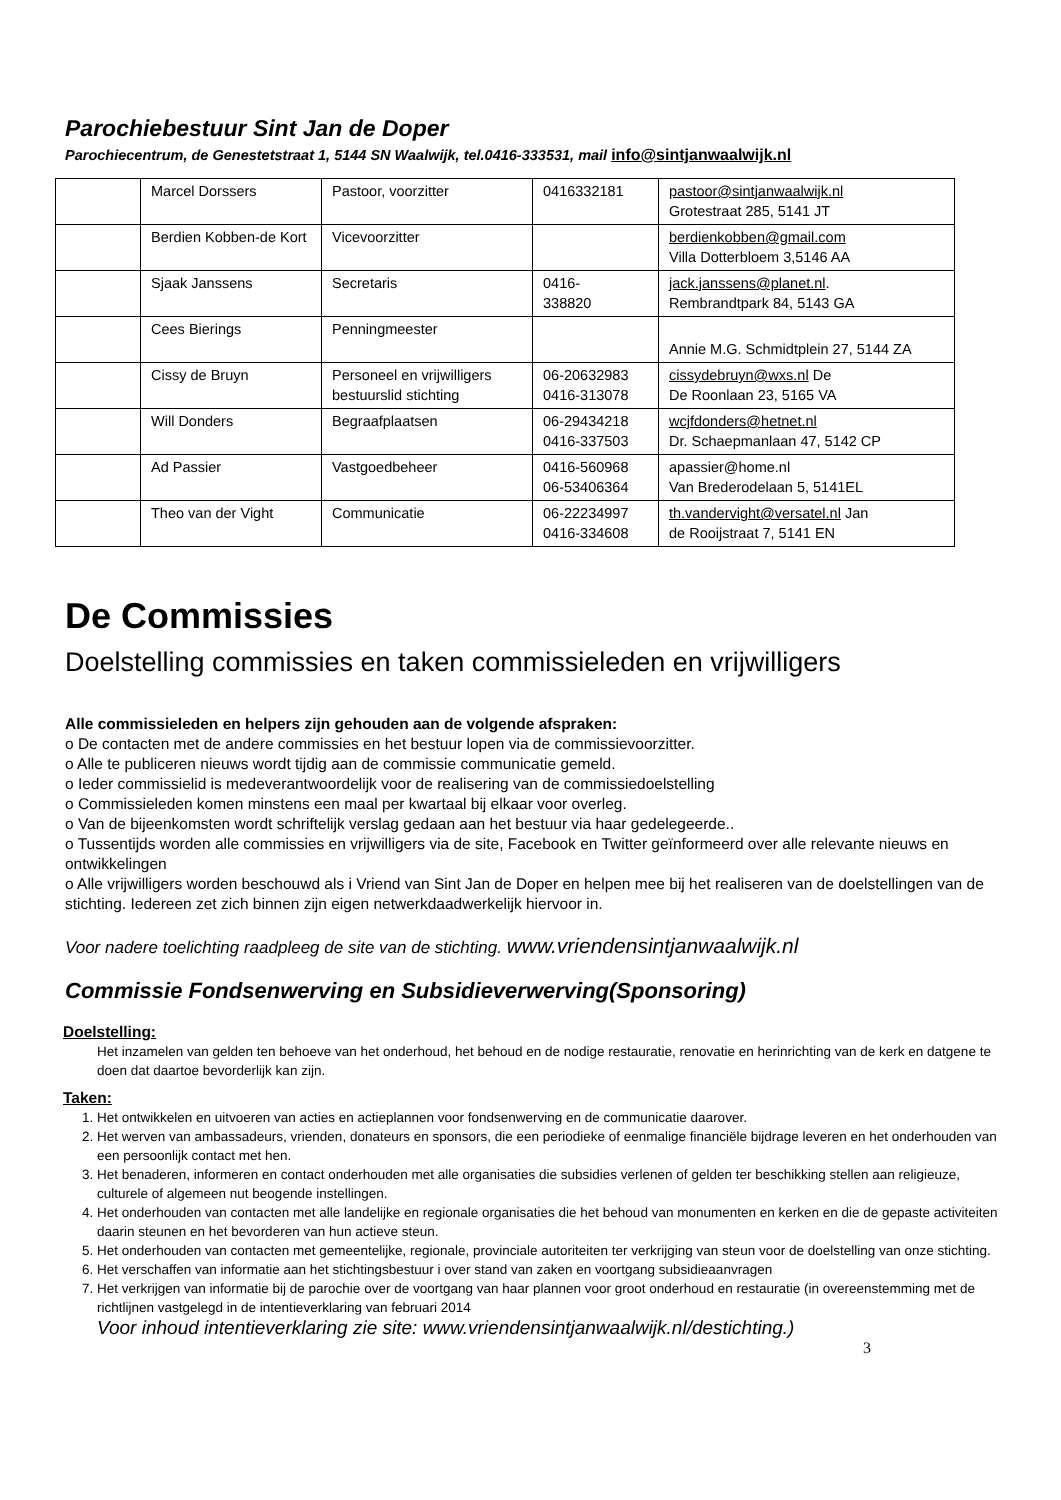Parochiebestuur Sint Jan de Doper
Parochiecentrum, de Genestetstraat 1, 5144 SN Waalwijk, tel.0416-333531, mail info@sintjanwaalwijk.nl
| | Marcel Dorssers | Pastoor, voorzitter | 0416332181 | pastoor@sintjanwaalwijk.nl Grotestraat 285, 5141 JT |
| | Berdien Kobben-de Kort | Vicevoorzitter | | berdienkobben@gmail.com Villa Dotterbloem 3,5146 AA |
| | Sjaak Janssens | Secretaris | 0416- 338820 | jack.janssens@planet.nl . Rembrandtpark 84, 5143 GA |
| | Cees Bierings | Penningmeester | | Annie M.G. Schmidtplein 27, 5144 ZA |
| | Cissy de Bruyn | Personeel en vrijwilligers bestuurslid stichting | 06-20632983 0416-313078 | cissydebruyn@wxs.nl De De Roonlaan 23, 5165 VA |
| | Will Donders | Begraafplaatsen | 06-29434218 0416-337503 | wcjfdonders@hetnet.nl Dr. Schaepmanlaan 47, 5142 CP |
| | Ad Passier | Vastgoedbeheer | 0416-560968 06-53406364 | apassier@home.nl Van Brederodelaan 5, 5141EL |
| | Theo van der Vight | Communicatie | 06-22234997 0416-334608 | th.vandervight@versatel.nl Jan de Rooijstraat 7, 5141 EN |
De Commissies
Doelstelling commissies en taken commissieleden en vrijwilligers
Alle commissieleden en helpers zijn gehouden aan de volgende afspraken:
o De contacten met de andere commissies en het bestuur lopen via de commissievoorzitter.
o Alle te publiceren nieuws wordt tijdig aan de commissie communicatie gemeld.
o Ieder commissielid is medeverantwoordelijk voor de realisering van de commissiedoelstelling
o Commissieleden komen minstens een maal per kwartaal bij elkaar voor overleg.
o Van de bijeenkomsten wordt schriftelijk verslag gedaan aan het bestuur via haar gedelegeerde..
o Tussentijds worden alle commissies en vrijwilligers via de site, Facebook en Twitter geïnformeerd over alle relevante nieuws en ontwikkelingen
o Alle vrijwilligers worden beschouwd als i Vriend van Sint Jan de Doper en helpen mee bij het realiseren van de doelstellingen van de stichting. Iedereen zet zich binnen zijn eigen netwerkdaadwerkelijk hiervoor in.
Voor nadere toelichting raadpleeg de site van de stichting. www.vriendensintjanwaalwijk.nl
Commissie Fondsenwerving en Subsidieverwerving(Sponsoring)
Doelstelling:
Het inzamelen van gelden ten behoeve van het onderhoud, het behoud en de nodige restauratie, renovatie en herinrichting van de kerk en datgene te doen dat daartoe bevorderlijk kan zijn.
Taken:
1. Het ontwikkelen en uitvoeren van acties en actieplannen voor fondsenwerving en de communicatie daarover.
2. Het werven van ambassadeurs, vrienden, donateurs en sponsors, die een periodieke of eenmalige financiële bijdrage leveren en het onderhouden van een persoonlijk contact met hen.
3. Het benaderen, informeren en contact onderhouden met alle organisaties die subsidies verlenen of gelden ter beschikking stellen aan religieuze, culturele of algemeen nut beogende instellingen.
4. Het onderhouden van contacten met alle landelijke en regionale organisaties die het behoud van monumenten en kerken en die de gepaste activiteiten daarin steunen en het bevorderen van hun actieve steun.
5. Het onderhouden van contacten met gemeentelijke, regionale, provinciale autoriteiten ter verkrijging van steun voor de doelstelling van onze stichting.
6. Het verschaffen van informatie aan het stichtingsbestuur i over stand van zaken en voortgang subsidieaanvragen
7. Het verkrijgen van informatie bij de parochie over de voortgang van haar plannen voor groot onderhoud en restauratie (in overeenstemming met de richtlijnen vastgelegd in de intentieverklaring van februari 2014
Voor inhoud intentieverklaring zie site: www.vriendensintjanwaalwijk.nl/destichting.)
3